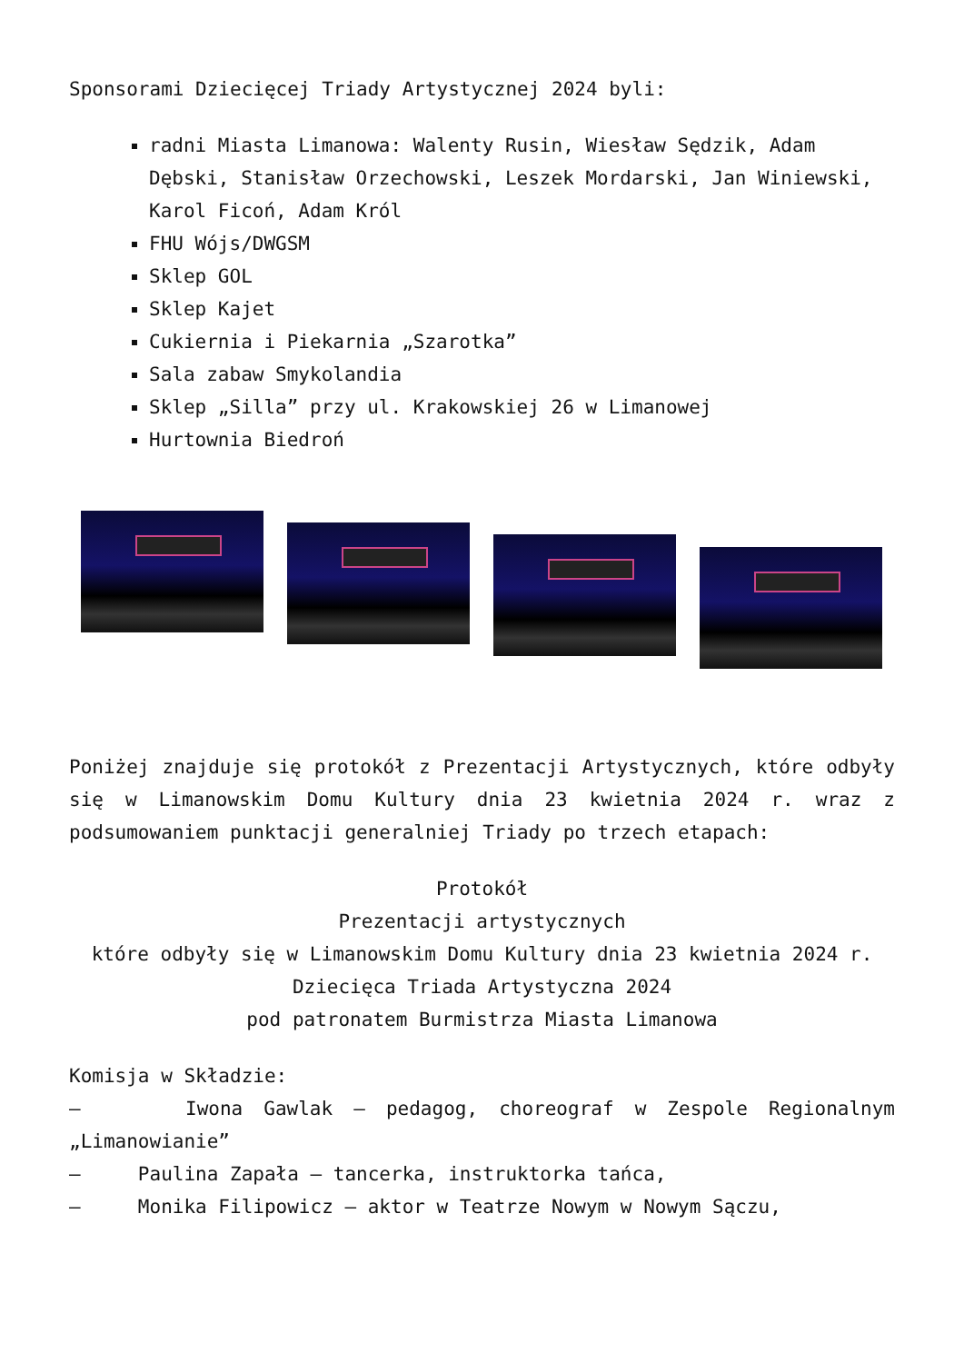Sponsorami Dziecięcej Triady Artystycznej 2024 byli:
radni Miasta Limanowa: Walenty Rusin, Wiesław Sędzik, Adam Dębski, Stanisław Orzechowski, Leszek Mordarski, Jan Winiewski, Karol Ficoń, Adam Król
FHU Wójs/DWGSM
Sklep GOL
Sklep Kajet
Cukiernia i Piekarnia „Szarotka”
Sala zabaw Smykolandia
Sklep „Silla” przy ul. Krakowskiej 26 w Limanowej
Hurtownia Biedroń
Poniżej znajduje się protokół z Prezentacji Artystycznych, które odbyły się w Limanowskim Domu Kultury dnia 23 kwietnia 2024 r. wraz z podsumowaniem punktacji generalniej Triady po trzech etapach:
Protokół
Prezentacji artystycznych
które odbyły się w Limanowskim Domu Kultury dnia 23 kwietnia 2024 r.
Dziecięca Triada Artystyczna 2024
pod patronatem Burmistrza Miasta Limanowa
Komisja w Składzie:
– Iwona Gawlak – pedagog, choreograf w Zespole Regionalnym „Limanowianie”
– Paulina Zapała – tancerka, instruktorka tańca,
– Monika Filipowicz – aktor w Teatrze Nowym w Nowym Sączu,